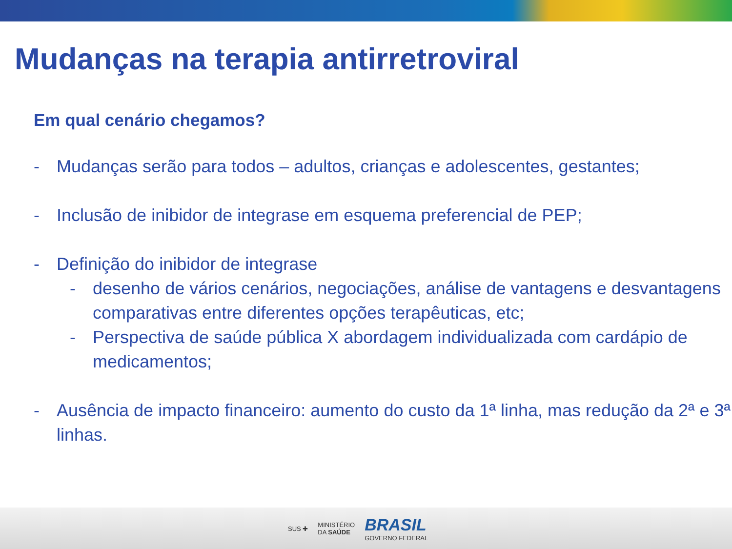Mudanças na terapia antirretroviral
Em qual cenário chegamos?
- Mudanças serão para todos – adultos, crianças e adolescentes, gestantes;
- Inclusão de inibidor de integrase em esquema preferencial de PEP;
- Definição do inibidor de integrase
- desenho de vários cenários, negociações, análise de vantagens e desvantagens comparativas entre diferentes opções terapêuticas, etc;
- Perspectiva de saúde pública X abordagem individualizada com cardápio de medicamentos;
- Ausência de impacto financeiro: aumento do custo da 1ª linha, mas redução da 2ª e 3ª linhas.
SUS ✚ MINISTÉRIO
DA SAÚDE BRASIL
GOVERNO FEDERAL